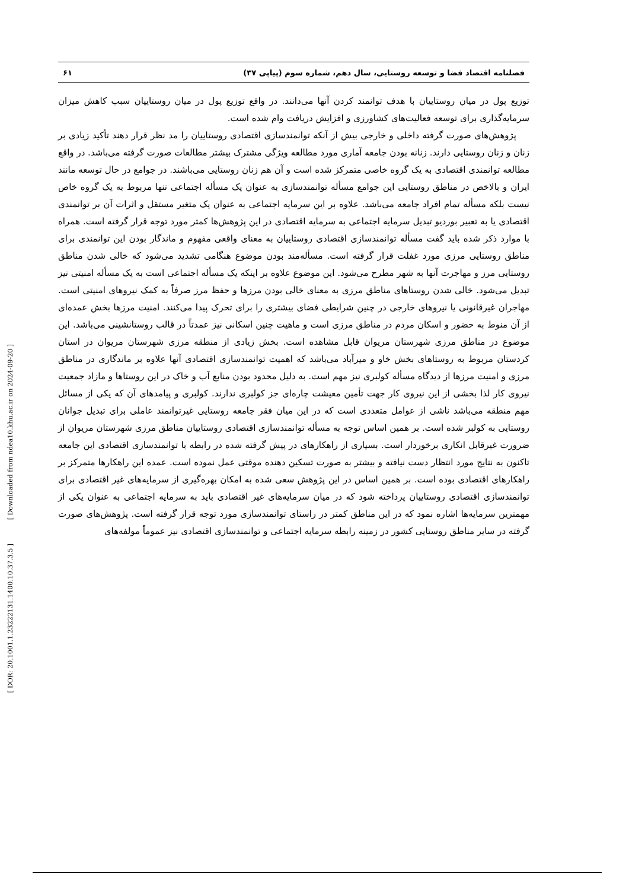فصلنامه اقتصاد فضا و توسعه روستایی، سال دهم، شماره سوم (پیاپی ۳۷) ۶۱
توزیع پول در میان روستاییان با هدف توانمند کردن آنها می‌دانند. در واقع توزیع پول در میان روستاییان سبب کاهش میزان سرمایه‌گذاری برای توسعه فعالیت‌های کشاورزی و افزایش دریافت وام شده است.
پژوهش‌های صورت گرفته داخلی و خارجی بیش از آنکه توانمندسازی اقتصادی روستاییان را مد نظر قرار دهند تأکید زیادی بر زنان و زنان روستایی دارند. زنانه بودن جامعه آماری مورد مطالعه ویژگی مشترک بیشتر مطالعات صورت گرفته می‌باشد. در واقع مطالعه توانمندی اقتصادی به یک گروه خاصی متمرکز شده است و آن هم زنان روستایی می‌باشند. در جوامع در حال توسعه مانند ایران و بالاخص در مناطق روستایی این جوامع مسأله توانمندسازی به عنوان یک مسأله اجتماعی تنها مربوط به یک گروه خاص نیست بلکه مسأله تمام افراد جامعه می‌باشد. علاوه بر این سرمایه اجتماعی به عنوان یک متغیر مستقل و اثرات آن بر توانمندی اقتصادی یا به تعبیر بوردیو تبدیل سرمایه اجتماعی به سرمایه اقتصادی در این پژوهش‌ها کمتر مورد توجه قرار گرفته است. همراه با موارد ذکر شده باید گفت مسأله توانمندسازی اقتصادی روستاییان به معنای واقعی مفهوم و ماندگار بودن این توانمندی برای مناطق روستایی مرزی مورد غفلت قرار گرفته است. مسأله‌مند بودن موضوع هنگامی تشدید می‌شود که خالی شدن مناطق روستایی مرز و مهاجرت آنها به شهر مطرح می‌شود. این موضوع علاوه بر اینکه یک مسأله اجتماعی است به یک مسأله امنیتی نیز تبدیل می‌شود. خالی شدن روستاهای مناطق مرزی به معنای خالی بودن مرزها و حفظ مرز صرفاً به کمک نیروهای امنیتی است. مهاجران غیرقانونی یا نیروهای خارجی در چنین شرایطی فضای بیشتری را برای تحرک پیدا می‌کنند. امنیت مرزها بخش عمده‌ای از آن منوط به حضور و اسکان مردم در مناطق مرزی است و ماهیت چنین اسکانی نیز عمدتاً در قالب روستانشینی می‌باشد. این موضوع در مناطق مرزی شهرستان مریوان قابل مشاهده است. بخش زیادی از منطقه مرزی شهرستان مریوان در استان کردستان مربوط به روستاهای بخش خاو و میرآباد می‌باشد که اهمیت توانمندسازی اقتصادی آنها علاوه بر ماندگاری در مناطق مرزی و امنیت مرزها از دیدگاه مسأله کولبری نیز مهم است. به دلیل محدود بودن منابع آب و خاک در این روستاها و مازاد جمعیت نیروی کار لذا بخشی از این نیروی کار جهت تأمین معیشت چاره‌ای جز کولبری ندارند. کولبری و پیامدهای آن که یکی از مسائل مهم منطقه می‌باشد ناشی از عوامل متعددی است که در این میان فقر جامعه روستایی غیرتوانمند عاملی برای تبدیل جوانان روستایی به کولبر شده است. بر همین اساس توجه به مسأله توانمندسازی اقتصادی روستاییان مناطق مرزی شهرستان مریوان از ضرورت غیرقابل انکاری برخوردار است. بسیاری از راهکارهای در پیش گرفته شده در رابطه با توانمندسازی اقتصادی این جامعه تاکنون به نتایج مورد انتظار دست نیافته و بیشتر به صورت تسکین دهنده موقتی عمل نموده است. عمده این راهکارها متمرکز بر راهکارهای اقتصادی بوده است. بر همین اساس در این پژوهش سعی شده به امکان بهره‌گیری از سرمایه‌های غیر اقتصادی برای توانمندسازی اقتصادی روستاییان پرداخته شود که در میان سرمایه‌های غیر اقتصادی باید به سرمایه اجتماعی به عنوان یکی از مهمترین سرمایه‌ها اشاره نمود که در این مناطق کمتر در راستای توانمندسازی مورد توجه قرار گرفته است. پژوهش‌های صورت گرفته در سایر مناطق روستایی کشور در زمینه رابطه سرمایه اجتماعی و توانمندسازی اقتصادی نیز عموماً مولفه‌های
[ Downloaded from ndea10.khu.ac.ir on 2024-09-20 ]
[ DOR: 20.1001.1.23222131.1400.10.37.3.5 ]